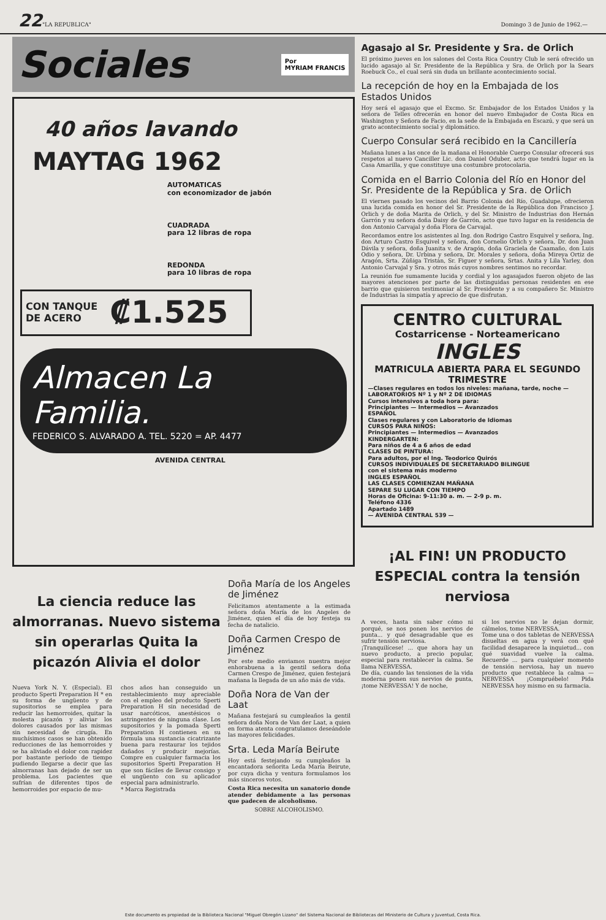22 "LA REPUBLICA" Domingo 3 de Junio de 1962.—
Sociales Por
MYRIAM FRANCIS
40 años lavando
MAYTAG 1962
AUTOMATICAS
con economizador de jabón
CUADRADA
para 12 libras de ropa
REDONDA
para 10 libras de ropa
CON TANQUE
DE ACERO ₡1.525
Almacen La Familia.
FEDERICO S. ALVARADO A. TEL. 5220 = AP. 4477
AVENIDA CENTRAL
La ciencia reduce las almorranas. Nuevo sistema sin operarlas Quita la picazón Alivia el dolor
Nueva York N. Y. (Especial). El producto Sperti Preparation H * en su forma de ungüento y de supositorios se emplea para reducir las hemorroides, quitar la molesta picazón y aliviar los dolores causados por las mismas sin necesidad de cirugía. En muchísimos casos se han obtenido reducciones de las hemorroides y se ha aliviado el dolor con rapidez por bastante período de tiempo pudiendo llegarse a decir que las almorranas han dejado de ser un problema. Los pacientes que sufrían de diferentes tipos de hemorroides por espacio de mu-
chos años han conseguido un restablecimiento muy apreciable con el empleo del producto Sperti Preparation H sin necesidad de usar narcóticos, anestésicos o astringentes de ninguna clase. Los supositorios y la pomada Sperti Preparation H contienen en su fórmula una sustancia cicatrizante buena para restaurar los tejidos dañados y producir mejorías. Compre en cualquier farmacia los supositorios Sperti Preparation H que son fáciles de llevar consigo y el ungüento con su aplicador especial para administrarlo.
* Marca Registrada
Doña María de los Angeles de Jiménez
Felicitamos atentamente a la estimada señora doña María de los Angeles de Jiménez, quien el día de hoy festeja su fecha de natalicio.
Doña Carmen Crespo de Jiménez
Por este medio enviamos nuestra mejor enhorabuena a la gentil señora doña Carmen Crespo de Jiménez, quien festejará mañana la llegada de un año más de vida.
Doña Nora de Van der Laat
Mañana festejará su cumpleaños la gentil señora doña Nora de Van der Laat, a quien en forma atenta congratulamos deseándole las mayores felicidades.
Srta. Leda María Beirute
Hoy está festejando su cumpleaños la encantadora señorita Leda María Beirute, por cuya dicha y ventura formulamos los más sinceros votos.
Costa Rica necesita un sanatorio donde atender debidamente a las personas que padecen de alcoholismo.
SOBRE ALCOHOLISMO.
Agasajo al Sr. Presidente y Sra. de Orlich
El próximo jueves en los salones del Costa Rica Country Club le será ofrecido un lucido agasajo al Sr. Presidente de la República y Sra. de Orlich por la Sears Roebuck Co., el cual será sin duda un brillante acontecimiento social.
La recepción de hoy en la Embajada de los Estados Unidos
Hoy será el agasajo que el Excmo. Sr. Embajador de los Estados Unidos y la señora de Telles ofrecerán en honor del nuevo Embajador de Costa Rica en Washington y Señora de Facio, en la sede de la Embajada en Escazú, y que será un grato acontecimiento social y diplomático.
Cuerpo Consular será recibido en la Cancillería
Mañana lunes a las once de la mañana el Honorable Cuerpo Consular ofrecerá sus respetos al nuevo Canciller Lic. don Daniel Oduber, acto que tendrá lugar en la Casa Amarilla, y que constituye una costumbre protocolaria.
Comida en el Barrio Colonia del Río en Honor del Sr. Presidente de la República y Sra. de Orlich
El viernes pasado los vecinos del Barrio Colonia del Río, Guadalupe, ofrecieron una lucida comida en honor del Sr. Presidente de la República don Francisco J. Orlich y de doña Marita de Orlich, y del Sr. Ministro de Industrias don Hernán Garrón y su señora doña Daisy de Garrón, acto que tuvo lugar en la residencia de don Antonio Carvajal y doña Flora de Carvajal.
Recordamos entre los asistentes al Ing. don Rodrigo Castro Esquivel y señora, Ing. don Arturo Castro Esquivel y señora, don Cornelio Orlich y señora, Dr. don Juan Dávila y señora, doña Juanita v. de Aragón, doña Graciela de Caamaño, don Luis Odio y señora, Dr. Urbina y señora, Dr. Morales y señora, doña Mireya Ortiz de Aragón, Srta. Zúñiga Tristán, Sr. Figuer y señora, Srtas. Anita y Lila Yarley, don Antonio Carvajal y Sra. y otros más cuyos nombres sentimos no recordar.
La reunión fue sumamente lucida y cordial y los agasajados fueron objeto de las mayores atenciones por parte de las distinguidas personas residentes en ese barrio que quisieron testimoniar al Sr. Presidente y a su compañero Sr. Ministro de Industrias la simpatía y aprecio de que disfrutan.
CENTRO CULTURAL
Costarricense - Norteamericano
INGLES
MATRICULA ABIERTA PARA EL SEGUNDO TRIMESTRE
—Clases regulares en todos los niveles: mañana, tarde, noche —
LABORATORIOS Nº 1 y Nº 2 DE IDIOMAS
Cursos intensivos a toda hora para:
Principiantes — Intermedios — Avanzados
ESPAÑOL
Clases regulares y con Laboratorio de Idiomas
CURSOS PARA NIÑOS:
Principiantes — Intermedios — Avanzados
KINDERGARTEN:
Para niños de 4 a 6 años de edad
CLASES DE PINTURA:
Para adultos, por el Ing. Teodorico Quirós
CURSOS INDIVIDUALES DE SECRETARIADO BILINGUE
con el sistema más moderno
INGLES ESPAÑOL
LAS CLASES COMIENZAN MAÑANA
SEPARE SU LUGAR CON TIEMPO
Horas de Oficina: 9-11:30 a. m. — 2-9 p. m.
Teléfono 4336
Apartado 1489
— AVENIDA CENTRAL 539 —
¡AL FIN! UN PRODUCTO ESPECIAL contra la tensión nerviosa
A veces, hasta sin saber cómo ni porqué, se nos ponen los nervios de punta... y qué desagradable que es sufrir tensión nerviosa.
¡Tranquilícese! ... que ahora hay un nuevo producto, a precio popular, especial para restablecer la calma. Se llama NERVESSA.
De día, cuando las tensiones de la vida moderna ponen sus nervios de punta, ¡tome NERVESSA! Y de noche,
si los nervios no le dejan dormir, cálmelos, tome NERVESSA.
Tome una o dos tabletas de NERVESSA disueltas en agua y verá con qué facilidad desaparece la inquietud... con qué suavidad vuelve la calma. Recuerde ... para cualquier momento de tensión nerviosa, hay un nuevo producto que restablece la calma — NERVESSA ¡Compruébelo! Pida NERVESSA hoy mismo en su farmacia.
Este documento es propiedad de la Biblioteca Nacional "Miguel Obregón Lizano" del Sistema Nacional de Bibliotecas del Ministerio de Cultura y Juventud, Costa Rica.